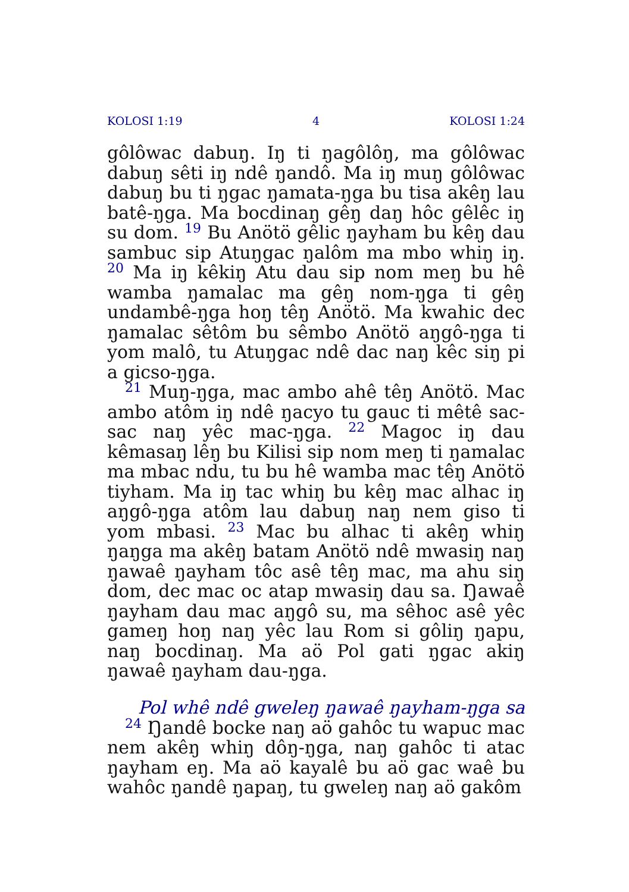KOLOSI 1:19 4 KOLOSI 1:24
gôlôwac dabuŋ. Iŋ ti ŋagôlôŋ, ma gôlôwac dabuŋ sêti iŋ ndê ŋandô. Ma iŋ muŋ gôlôwac dabuŋ bu ti ŋgac ŋamata-ŋga bu tisa akêŋ lau batê-ŋga. Ma bocdinaŋ gêŋ daŋ hôc gêlêc iŋ su dom. <sup>19</sup> Bu Anötö gêlic ŋayham bu kêŋ dau sambuc sip Atuŋgac ŋalôm ma mbo whiŋ iŋ. <sup>20</sup> Ma iŋ kêkiŋ Atu dau sip nom meŋ bu hê wamba ŋamalac ma gêŋ nom-ŋga ti gêŋ undambê-ŋga hoŋ têŋ Anötö. Ma kwahic dec ŋamalac sêtôm bu sêmbo Anötö aŋgô-ŋga ti yom malô, tu Atuŋgac ndê dac naŋ kêc siŋ pi a gicso-ŋga.
<sup>21</sup> Muŋ-ŋga, mac ambo ahê têŋ Anötö. Mac ambo atôm iŋ ndê ŋacyo tu gauc ti mêtê sac-sac naŋ yêc mac-ŋga. <sup>22</sup> Magoc iŋ dau kêmasaŋ lêŋ bu Kilisi sip nom meŋ ti ŋamalac ma mbac ndu, tu bu hê wamba mac têŋ Anötö tiyham. Ma iŋ tac whiŋ bu kêŋ mac alhac iŋ aŋgô-ŋga atôm lau dabuŋ naŋ nem giso ti yom mbasi. <sup>23</sup> Mac bu alhac ti akêŋ whiŋ ŋaŋga ma akêŋ batam Anötö ndê mwasiŋ naŋ ŋawaê ŋayham tôc asê têŋ mac, ma ahu siŋ dom, dec mac oc atap mwasiŋ dau sa. Ŋawaê ŋayham dau mac aŋgô su, ma sêhoc asê yêc gameŋ hoŋ naŋ yêc lau Rom si gôliŋ ŋapu, naŋ bocdinaŋ. Ma aö Pol gati ŋgac akiŋ ŋawaê ŋayham dau-ŋga.
Pol whê ndê gweleŋ ŋawaê ŋayham-ŋga sa
<sup>24</sup> Ŋandê bocke naŋ aö gahôc tu wapuc mac nem akêŋ whiŋ dôŋ-ŋga, naŋ gahôc ti atac ŋayham eŋ. Ma aö kayalê bu aö gac waê bu wahôc ŋandê ŋapaŋ, tu gweleŋ naŋ aö gakôm